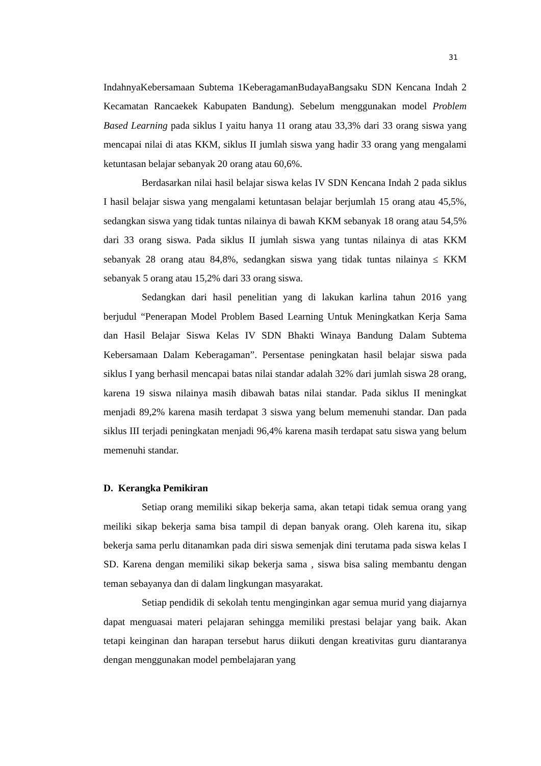31
IndahnyaKebersamaan Subtema 1KeberagamanBudayaBangsaku SDN Kencana Indah 2 Kecamatan Rancaekek Kabupaten Bandung). Sebelum menggunakan model Problem Based Learning pada siklus I yaitu hanya 11 orang atau 33,3% dari 33 orang siswa yang mencapai nilai di atas KKM, siklus II jumlah siswa yang hadir 33 orang yang mengalami ketuntasan belajar sebanyak 20 orang atau 60,6%.
Berdasarkan nilai hasil belajar siswa kelas IV SDN Kencana Indah 2 pada siklus I hasil belajar siswa yang mengalami ketuntasan belajar berjumlah 15 orang atau 45,5%, sedangkan siswa yang tidak tuntas nilainya di bawah KKM sebanyak 18 orang atau 54,5% dari 33 orang siswa. Pada siklus II jumlah siswa yang tuntas nilainya di atas KKM sebanyak 28 orang atau 84,8%, sedangkan siswa yang tidak tuntas nilainya ≤ KKM sebanyak 5 orang atau 15,2% dari 33 orang siswa.
Sedangkan dari hasil penelitian yang di lakukan karlina tahun 2016 yang berjudul “Penerapan Model Problem Based Learning Untuk Meningkatkan Kerja Sama dan Hasil Belajar Siswa Kelas IV SDN Bhakti Winaya Bandung Dalam Subtema Kebersamaan Dalam Keberagaman”. Persentase peningkatan hasil belajar siswa pada siklus I yang berhasil mencapai batas nilai standar adalah 32% dari jumlah siswa 28 orang, karena 19 siswa nilainya masih dibawah batas nilai standar. Pada siklus II meningkat menjadi 89,2% karena masih terdapat 3 siswa yang belum memenuhi standar. Dan pada siklus III terjadi peningkatan menjadi 96,4% karena masih terdapat satu siswa yang belum memenuhi standar.
D. Kerangka Pemikiran
Setiap orang memiliki sikap bekerja sama, akan tetapi tidak semua orang yang meiliki sikap bekerja sama bisa tampil di depan banyak orang. Oleh karena itu, sikap bekerja sama perlu ditanamkan pada diri siswa semenjak dini terutama pada siswa kelas I SD. Karena dengan memiliki sikap bekerja sama , siswa bisa saling membantu dengan teman sebayanya dan di dalam lingkungan masyarakat.
Setiap pendidik di sekolah tentu menginginkan agar semua murid yang diajarnya dapat menguasai materi pelajaran sehingga memiliki prestasi belajar yang baik. Akan tetapi keinginan dan harapan tersebut harus diikuti dengan kreativitas guru diantaranya dengan menggunakan model pembelajaran yang